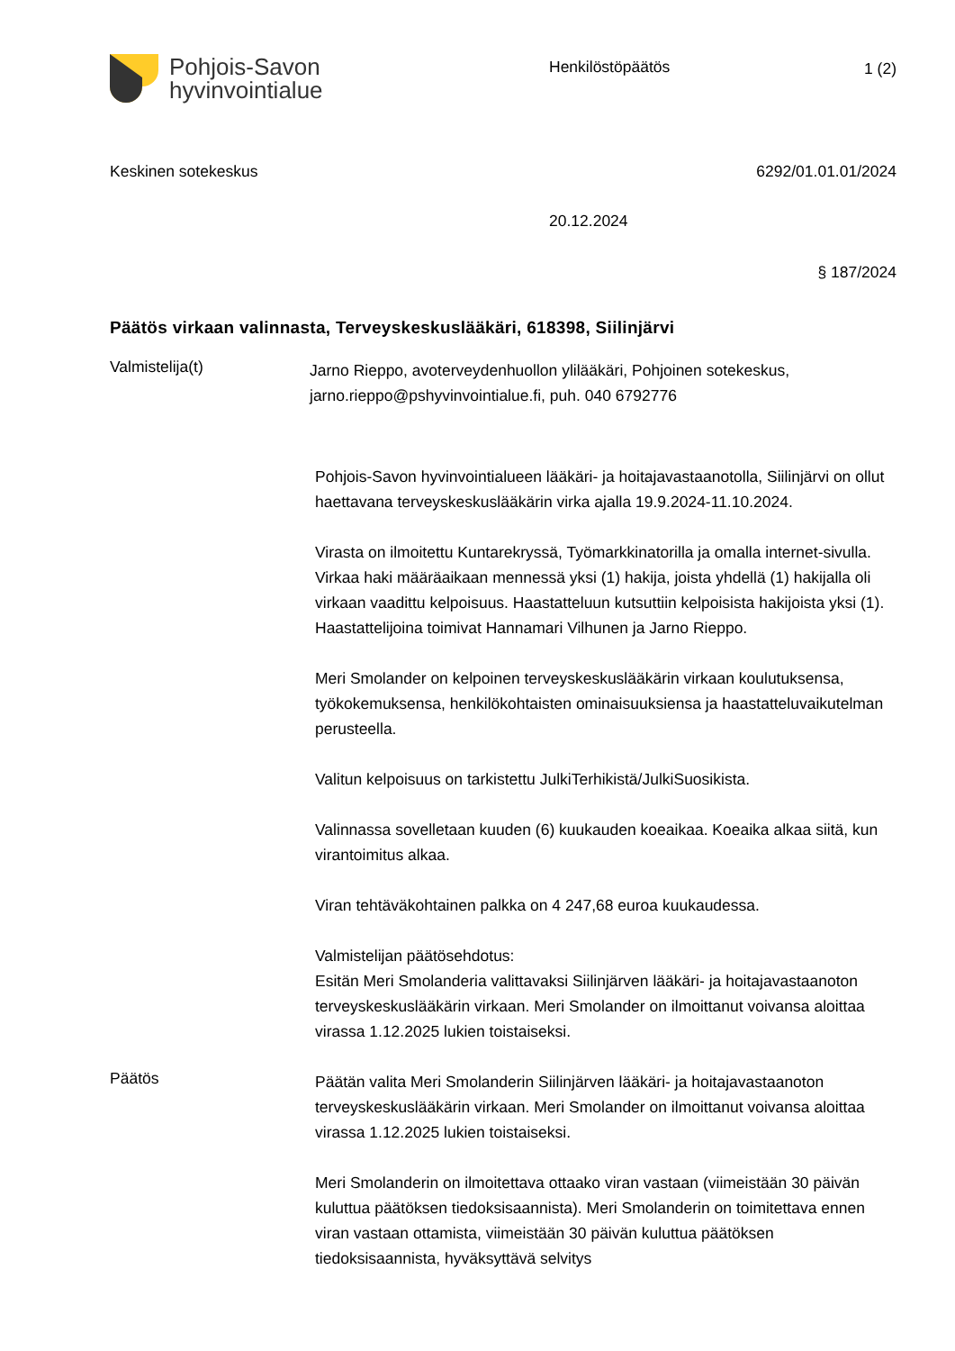Pohjois-Savon
hyvinvointialue
Henkilöstöpäätös 1 (2)
Keskinen sotekeskus 6292/01.01.01/2024
20.12.2024
§ 187/2024
Päätös virkaan valinnasta, Terveyskeskuslääkäri, 618398, Siilinjärvi
Valmistelija(t)
Jarno Rieppo, avoterveydenhuollon ylilääkäri, Pohjoinen sotekeskus, jarno.rieppo@pshyvinvointialue.fi, puh. 040 6792776
Pohjois-Savon hyvinvointialueen lääkäri- ja hoitajavastaanotolla, Siilinjärvi on ollut haettavana terveyskeskuslääkärin virka ajalla 19.9.2024-11.10.2024.
Virasta on ilmoitettu Kuntarekryssä, Työmarkkinatorilla ja omalla internet-sivulla. Virkaa haki määräaikaan mennessä yksi (1) hakija, joista yhdellä (1) hakijalla oli virkaan vaadittu kelpoisuus. Haastatteluun kutsuttiin kelpoisista hakijoista yksi (1). Haastattelijoina toimivat Hannamari Vilhunen ja Jarno Rieppo.
Meri Smolander on kelpoinen terveyskeskuslääkärin virkaan koulutuksensa, työkokemuksensa, henkilökohtaisten ominaisuuksiensa ja haastatteluvaikutelman perusteella.
Valitun kelpoisuus on tarkistettu JulkiTerhikistä/JulkiSuosikista.
Valinnassa sovelletaan kuuden (6) kuukauden koeaikaa. Koeaika alkaa siitä, kun virantoimitus alkaa.
Viran tehtäväkohtainen palkka on 4 247,68 euroa kuukaudessa.
Valmistelijan päätösehdotus:
Esitän Meri Smolanderia valittavaksi Siilinjärven lääkäri- ja hoitajavastaanoton terveyskeskuslääkärin virkaan. Meri Smolander on ilmoittanut voivansa aloittaa virassa 1.12.2025 lukien toistaiseksi.
Päätös
Päätän valita Meri Smolanderin Siilinjärven lääkäri- ja hoitajavastaanoton terveyskeskuslääkärin virkaan. Meri Smolander on ilmoittanut voivansa aloittaa virassa 1.12.2025 lukien toistaiseksi.
Meri Smolanderin on ilmoitettava ottaako viran vastaan (viimeistään 30 päivän kuluttua päätöksen tiedoksisaannista). Meri Smolanderin on toimitettava ennen viran vastaan ottamista, viimeistään 30 päivän kuluttua päätöksen tiedoksisaannista, hyväksyttävä selvitys